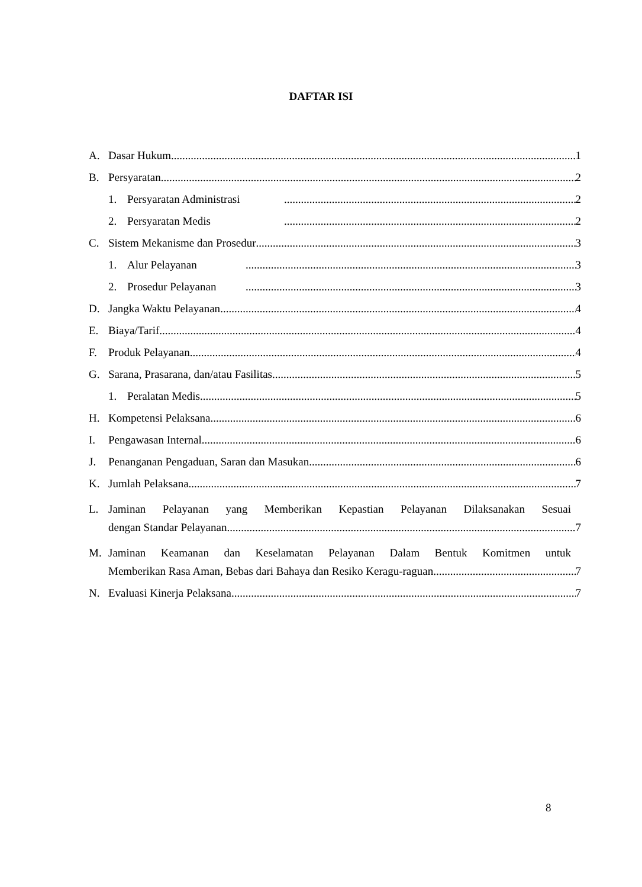DAFTAR ISI
A. Dasar Hukum 1
B. Persyaratan 2
1. Persyaratan Administrasi 2
2. Persyaratan Medis 2
C. Sistem Mekanisme dan Prosedur 3
1. Alur Pelayanan 3
2. Prosedur Pelayanan 3
D. Jangka Waktu Pelayanan 4
E. Biaya/Tarif 4
F. Produk Pelayanan 4
G. Sarana, Prasarana, dan/atau Fasilitas 5
1. Peralatan Medis 5
H. Kompetensi Pelaksana 6
I. Pengawasan Internal 6
J. Penanganan Pengaduan, Saran dan Masukan 6
K. Jumlah Pelaksana 7
L.
Jaminan Pelayanan yang Memberikan Kepastian Pelayanan Dilaksanakan Sesuai
dengan Standar Pelayanan 7
M.
Jaminan Keamanan dan Keselamatan Pelayanan Dalam Bentuk Komitmen untuk
Memberikan Rasa Aman, Bebas dari Bahaya dan Resiko Keragu-raguan 7
N. Evaluasi Kinerja Pelaksana 7
8